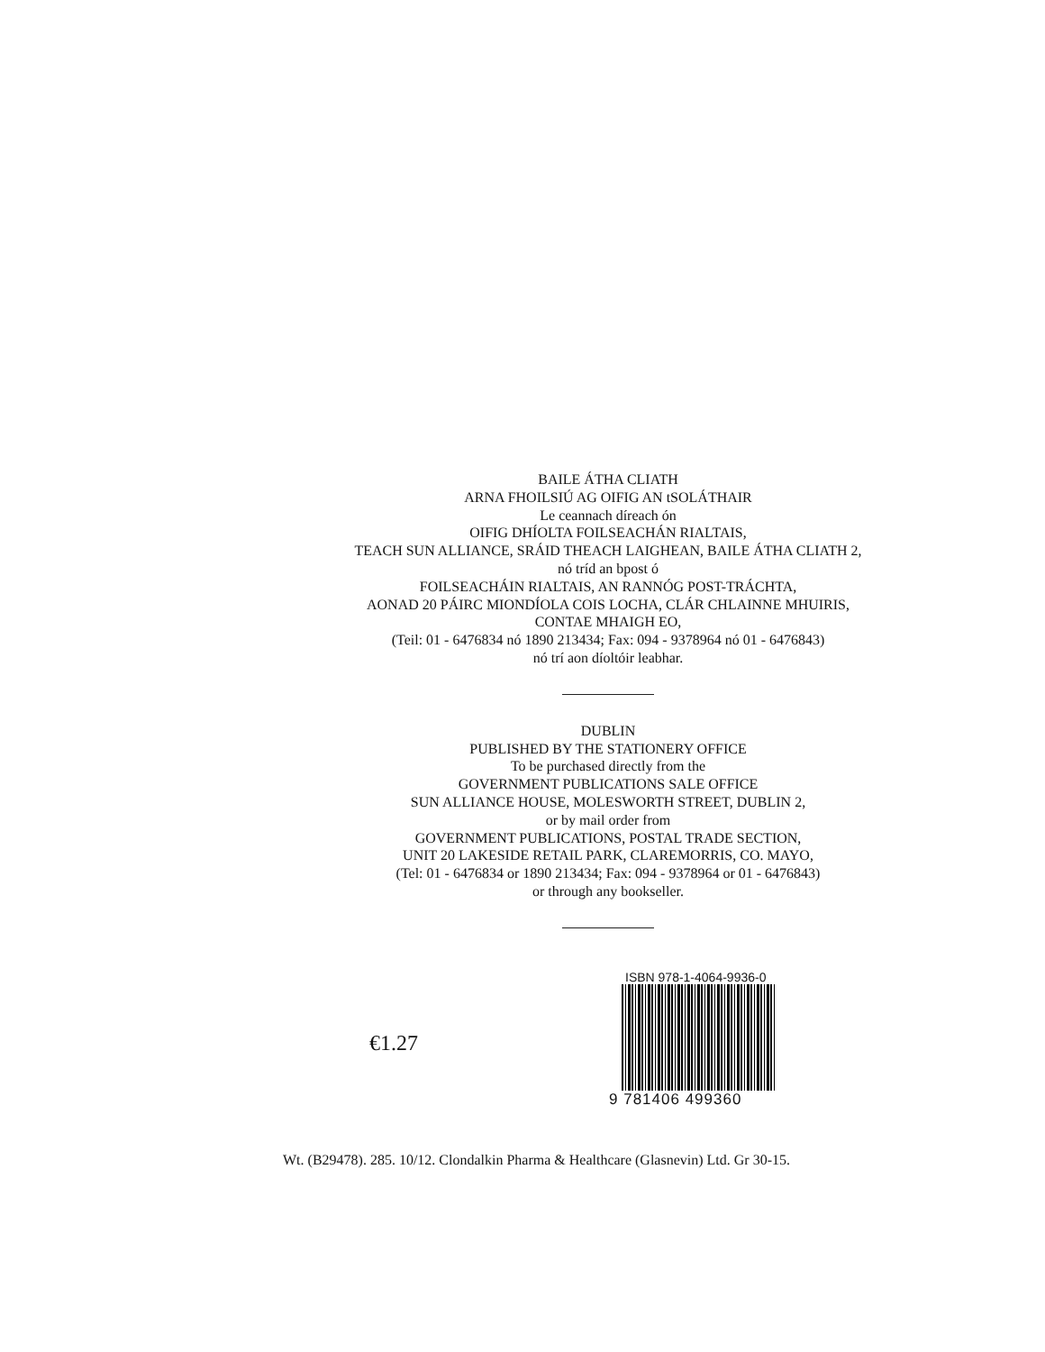BAILE ÁTHA CLIATH
ARNA FHOILSIÚ AG OIFIG AN tSOLÁTHAIR
Le ceannach díreach ón
OIFIG DHÍOLTA FOILSEACHÁN RIALTAIS,
TEACH SUN ALLIANCE, SRÁID THEACH LAIGHEAN, BAILE ÁTHA CLIATH 2,
nó tríd an bpost ó
FOILSEACHÁIN RIALTAIS, AN RANNÓG POST-TRÁCHTA,
AONAD 20 PÁIRC MIONDÍOLA COIS LOCHA, CLÁR CHLAINNE MHUIRIS,
CONTAE MHAIGH EO,
(Teil: 01 - 6476834 nó 1890 213434; Fax: 094 - 9378964 nó 01 - 6476843)
nó trí aon díoltóir leabhar.
DUBLIN
PUBLISHED BY THE STATIONERY OFFICE
To be purchased directly from the
GOVERNMENT PUBLICATIONS SALE OFFICE
SUN ALLIANCE HOUSE, MOLESWORTH STREET, DUBLIN 2,
or by mail order from
GOVERNMENT PUBLICATIONS, POSTAL TRADE SECTION,
UNIT 20 LAKESIDE RETAIL PARK, CLAREMORRIS, CO. MAYO,
(Tel: 01 - 6476834 or 1890 213434; Fax: 094 - 9378964 or 01 - 6476843)
or through any bookseller.
€1.27
ISBN 978-1-4064-9936-0
9 781406 499360
Wt. (B29478). 285. 10/12. Clondalkin Pharma & Healthcare (Glasnevin) Ltd. Gr 30-15.